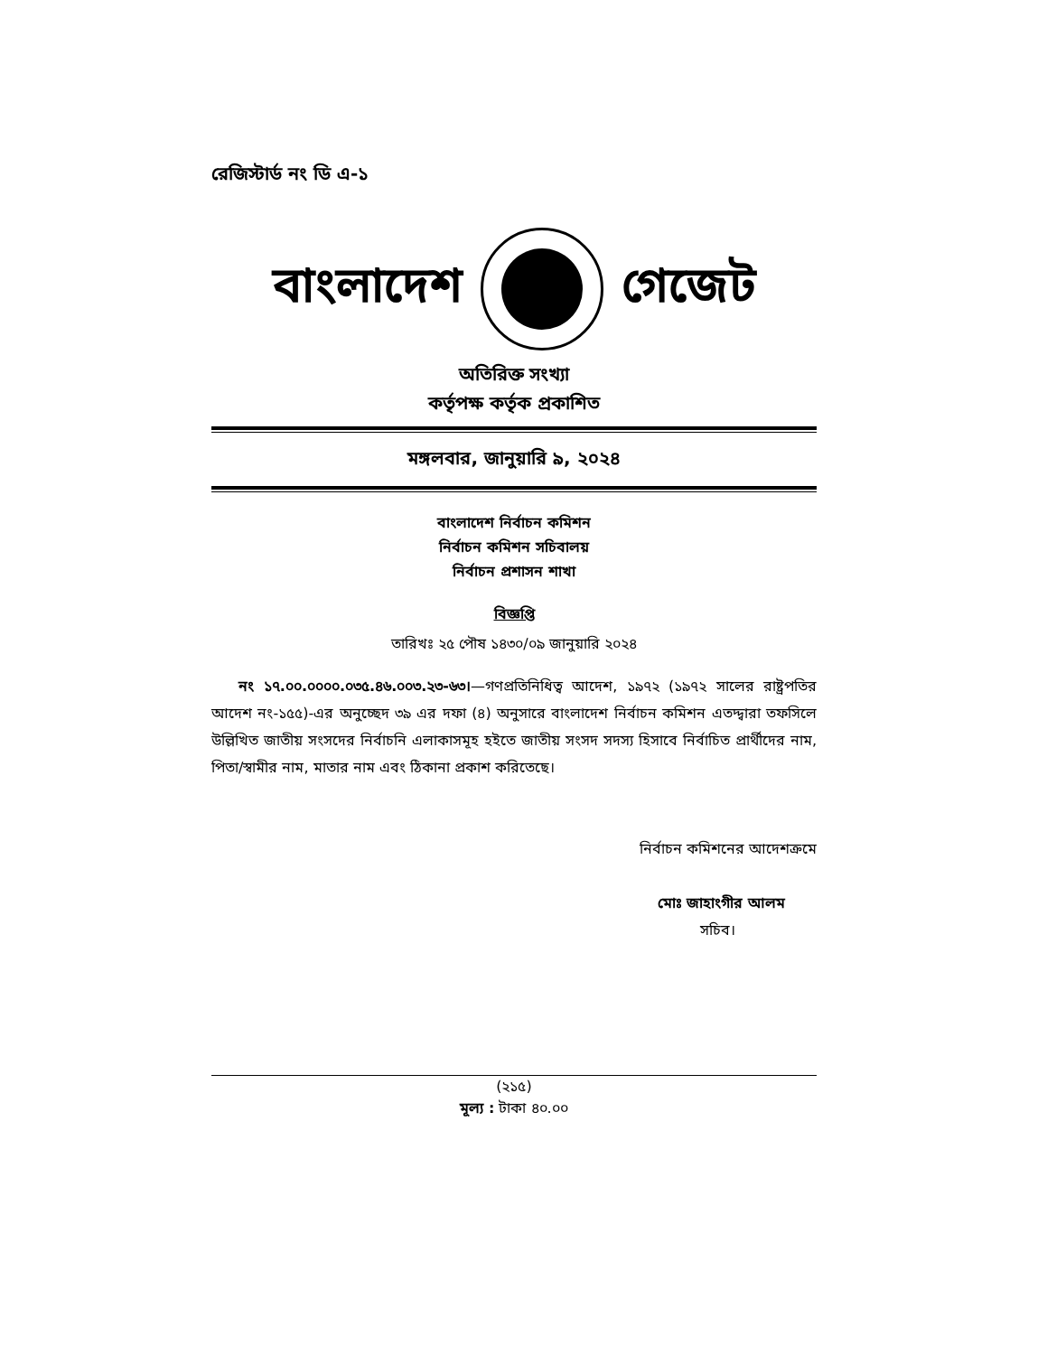রেজিস্টার্ড নং ডি এ-১
বাংলাদেশ গেজেট
অতিরিক্ত সংখ্যা
কর্তৃপক্ষ কর্তৃক প্রকাশিত
মঙ্গলবার, জানুয়ারি ৯, ২০২৪
বাংলাদেশ নির্বাচন কমিশন
নির্বাচন কমিশন সচিবালয়
নির্বাচন প্রশাসন শাখা
বিজ্ঞপ্তি
তারিখঃ ২৫ পৌষ ১৪৩০/০৯ জানুয়ারি ২০২৪
নং ১৭.০০.০০০০.০৩৫.৪৬.০০৩.২৩-৬৩।—গণপ্রতিনিধিত্ব আদেশ, ১৯৭২ (১৯৭২ সালের রাষ্ট্রপতির আদেশ নং-১৫৫)-এর অনুচ্ছেদ ৩৯ এর দফা (৪) অনুসারে বাংলাদেশ নির্বাচন কমিশন এতদ্দ্বারা তফসিলে উল্লিখিত জাতীয় সংসদের নির্বাচনি এলাকাসমূহ হইতে জাতীয় সংসদ সদস্য হিসাবে নির্বাচিত প্রার্থীদের নাম, পিতা/স্বামীর নাম, মাতার নাম এবং ঠিকানা প্রকাশ করিতেছে।
নির্বাচন কমিশনের আদেশক্রমে
মোঃ জাহাংগীর আলম
সচিব।
(২১৫)
মূল্য : টাকা ৪০.০০